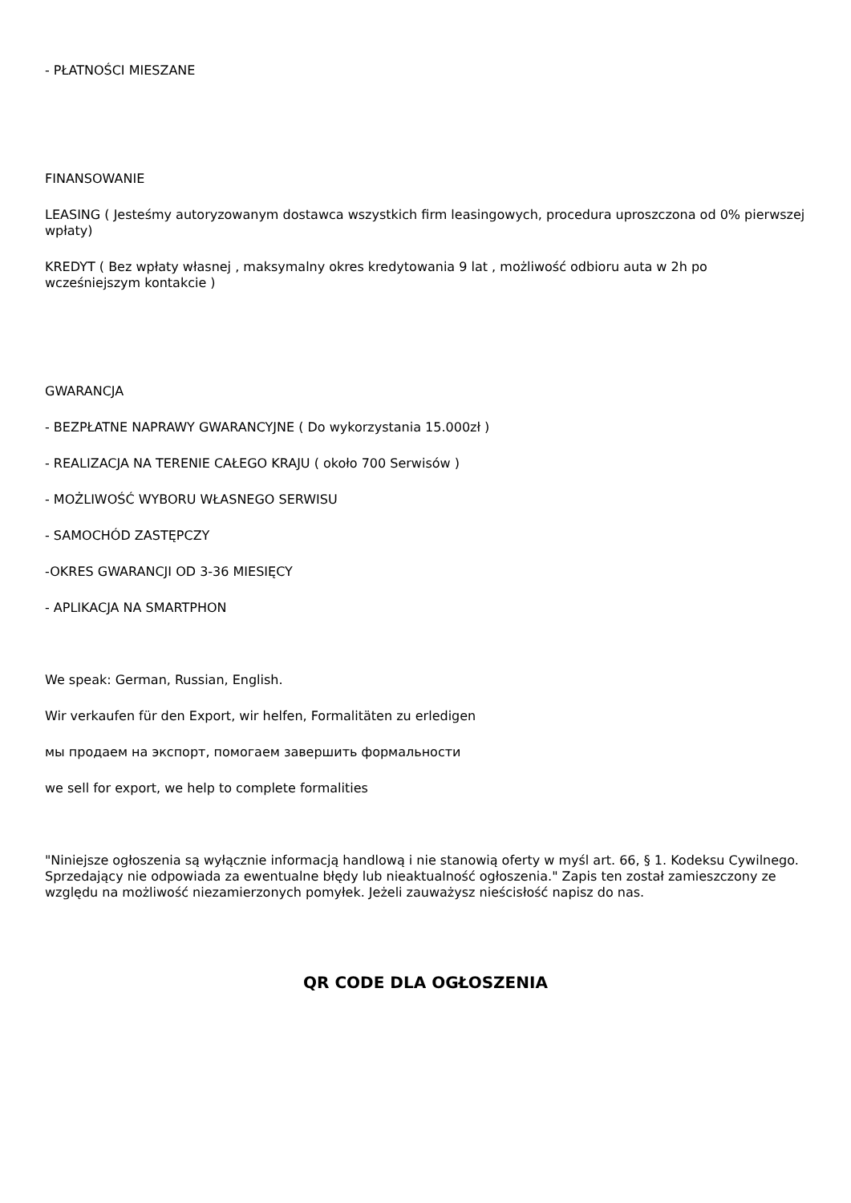- PŁATNOŚCI MIESZANE
FINANSOWANIE
LEASING ( Jesteśmy autoryzowanym dostawca wszystkich firm leasingowych, procedura uproszczona od 0% pierwszej wpłaty)
KREDYT ( Bez wpłaty własnej , maksymalny okres kredytowania 9 lat , możliwość odbioru auta w 2h po wcześniejszym kontakcie )
GWARANCJA
- BEZPŁATNE NAPRAWY GWARANCYJNE ( Do wykorzystania 15.000zł )
- REALIZACJA NA TERENIE CAŁEGO KRAJU ( około 700 Serwisów )
- MOŻLIWOŚĆ WYBORU WŁASNEGO SERWISU
- SAMOCHÓD ZASTĘPCZY
-OKRES GWARANCJI OD 3-36 MIESIĘCY
- APLIKACJA NA SMARTPHON
We speak: German, Russian, English.
Wir verkaufen für den Export, wir helfen, Formalitäten zu erledigen
мы продаем на экспорт, помогаем завершить формальности
we sell for export, we help to complete formalities
"Niniejsze ogłoszenia są wyłącznie informacją handlową i nie stanowią oferty w myśl art. 66, § 1. Kodeksu Cywilnego. Sprzedający nie odpowiada za ewentualne błędy lub nieaktualność ogłoszenia." Zapis ten został zamieszczony ze względu na możliwość niezamierzonych pomyłek. Jeżeli zauważysz nieścisłość napisz do nas.
QR CODE DLA OGŁOSZENIA